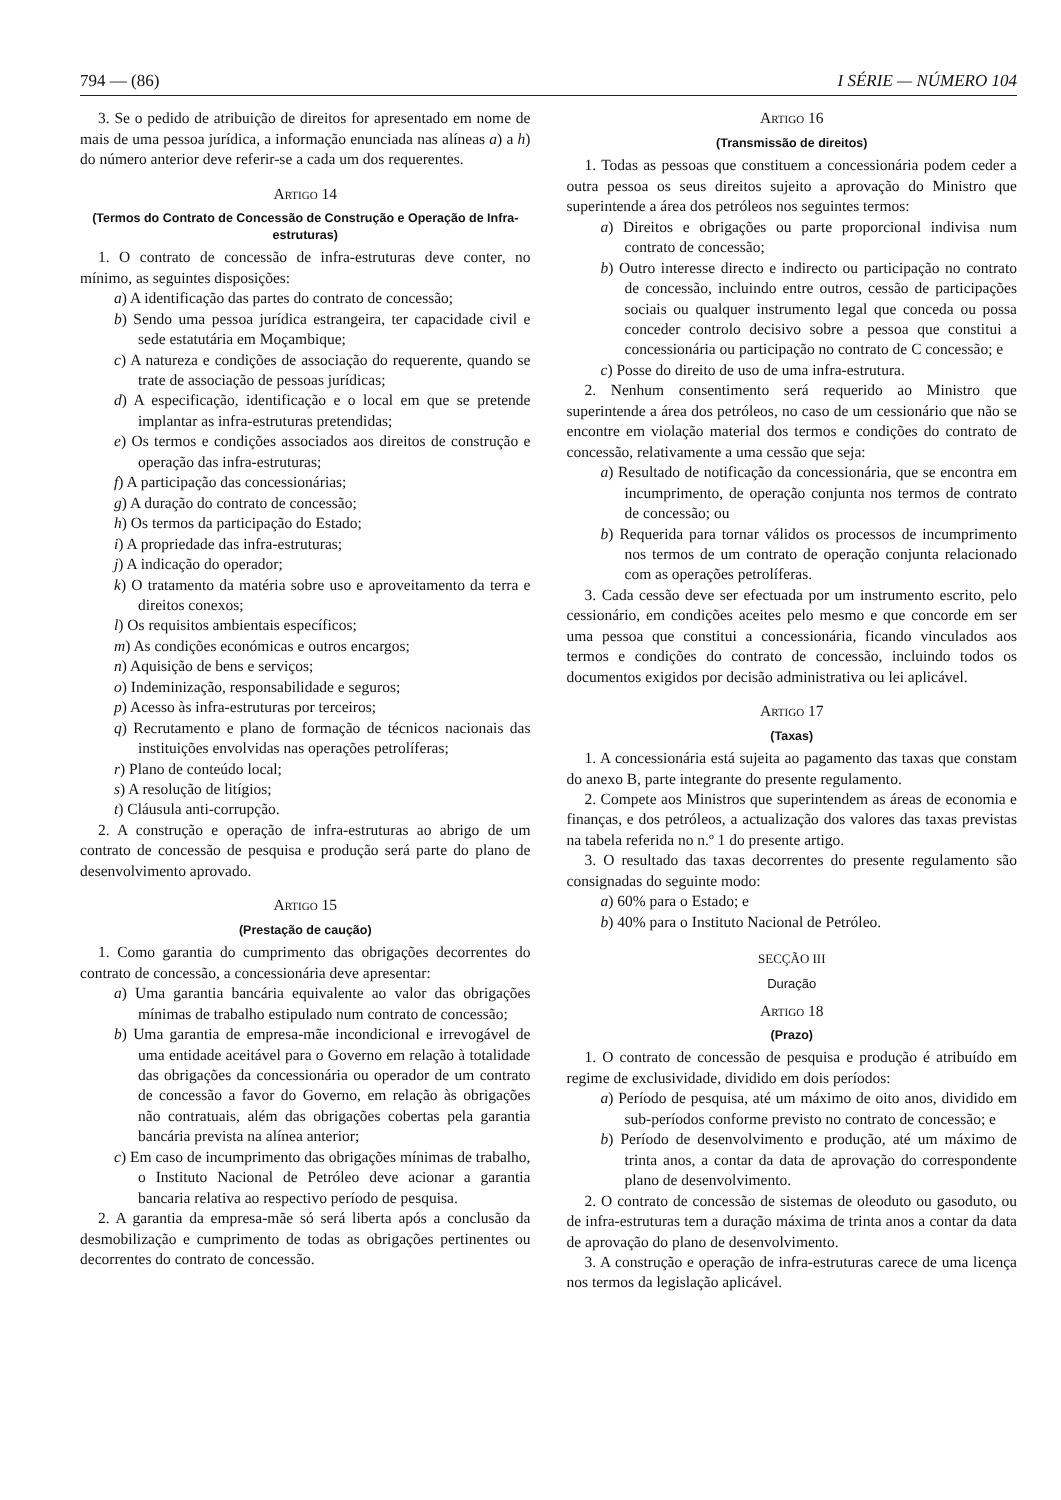794 — (86) I SÉRIE — NÚMERO 104
3. Se o pedido de atribuição de direitos for apresentado em nome de mais de uma pessoa jurídica, a informação enunciada nas alíneas a) a h) do número anterior deve referir-se a cada um dos requerentes.
Artigo 14
(Termos do Contrato de Concessão de Construção e Operação de Infra-estruturas)
1. O contrato de concessão de infra-estruturas deve conter, no mínimo, as seguintes disposições:
a) A identificação das partes do contrato de concessão;
b) Sendo uma pessoa jurídica estrangeira, ter capacidade civil e sede estatutária em Moçambique;
c) A natureza e condições de associação do requerente, quando se trate de associação de pessoas jurídicas;
d) A especificação, identificação e o local em que se pretende implantar as infra-estruturas pretendidas;
e) Os termos e condições associados aos direitos de construção e operação das infra-estruturas;
f) A participação das concessionárias;
g) A duração do contrato de concessão;
h) Os termos da participação do Estado;
i) A propriedade das infra-estruturas;
j) A indicação do operador;
k) O tratamento da matéria sobre uso e aproveitamento da terra e direitos conexos;
l) Os requisitos ambientais específicos;
m) As condições económicas e outros encargos;
n) Aquisição de bens e serviços;
o) Indeminização, responsabilidade e seguros;
p) Acesso às infra-estruturas por terceiros;
q) Recrutamento e plano de formação de técnicos nacionais das instituições envolvidas nas operações petrolíferas;
r) Plano de conteúdo local;
s) A resolução de litígios;
t) Cláusula anti-corrupção.
2. A construção e operação de infra-estruturas ao abrigo de um contrato de concessão de pesquisa e produção será parte do plano de desenvolvimento aprovado.
Artigo 15
(Prestação de caução)
1. Como garantia do cumprimento das obrigações decorrentes do contrato de concessão, a concessionária deve apresentar:
a) Uma garantia bancária equivalente ao valor das obrigações mínimas de trabalho estipulado num contrato de concessão;
b) Uma garantia de empresa-mãe incondicional e irrevogável de uma entidade aceitável para o Governo em relação à totalidade das obrigações da concessionária ou operador de um contrato de concessão a favor do Governo, em relação às obrigações não contratuais, além das obrigações cobertas pela garantia bancária prevista na alínea anterior;
c) Em caso de incumprimento das obrigações mínimas de trabalho, o Instituto Nacional de Petróleo deve acionar a garantia bancaria relativa ao respectivo período de pesquisa.
2. A garantia da empresa-mãe só será liberta após a conclusão da desmobilização e cumprimento de todas as obrigações pertinentes ou decorrentes do contrato de concessão.
Artigo 16
(Transmissão de direitos)
1. Todas as pessoas que constituem a concessionária podem ceder a outra pessoa os seus direitos sujeito a aprovação do Ministro que superintende a área dos petróleos nos seguintes termos:
a) Direitos e obrigações ou parte proporcional indivisa num contrato de concessão;
b) Outro interesse directo e indirecto ou participação no contrato de concessão, incluindo entre outros, cessão de participações sociais ou qualquer instrumento legal que conceda ou possa conceder controlo decisivo sobre a pessoa que constitui a concessionária ou participação no contrato de C concessão; e
c) Posse do direito de uso de uma infra-estrutura.
2. Nenhum consentimento será requerido ao Ministro que superintende a área dos petróleos, no caso de um cessionário que não se encontre em violação material dos termos e condições do contrato de concessão, relativamente a uma cessão que seja:
a) Resultado de notificação da concessionária, que se encontra em incumprimento, de operação conjunta nos termos de contrato de concessão; ou
b) Requerida para tornar válidos os processos de incumprimento nos termos de um contrato de operação conjunta relacionado com as operações petrolíferas.
3. Cada cessão deve ser efectuada por um instrumento escrito, pelo cessionário, em condições aceites pelo mesmo e que concorde em ser uma pessoa que constitui a concessionária, ficando vinculados aos termos e condições do contrato de concessão, incluindo todos os documentos exigidos por decisão administrativa ou lei aplicável.
Artigo 17
(Taxas)
1. A concessionária está sujeita ao pagamento das taxas que constam do anexo B, parte integrante do presente regulamento.
2. Compete aos Ministros que superintendem as áreas de economia e finanças, e dos petróleos, a actualização dos valores das taxas previstas na tabela referida no n.º 1 do presente artigo.
3. O resultado das taxas decorrentes do presente regulamento são consignadas do seguinte modo:
a) 60% para o Estado; e
b) 40% para o Instituto Nacional de Petróleo.
SECÇÃO III
Duração
Artigo 18
(Prazo)
1. O contrato de concessão de pesquisa e produção é atribuído em regime de exclusividade, dividido em dois períodos:
a) Período de pesquisa, até um máximo de oito anos, dividido em sub-períodos conforme previsto no contrato de concessão; e
b) Período de desenvolvimento e produção, até um máximo de trinta anos, a contar da data de aprovação do correspondente plano de desenvolvimento.
2. O contrato de concessão de sistemas de oleoduto ou gasoduto, ou de infra-estruturas tem a duração máxima de trinta anos a contar da data de aprovação do plano de desenvolvimento.
3. A construção e operação de infra-estruturas carece de uma licença nos termos da legislação aplicável.